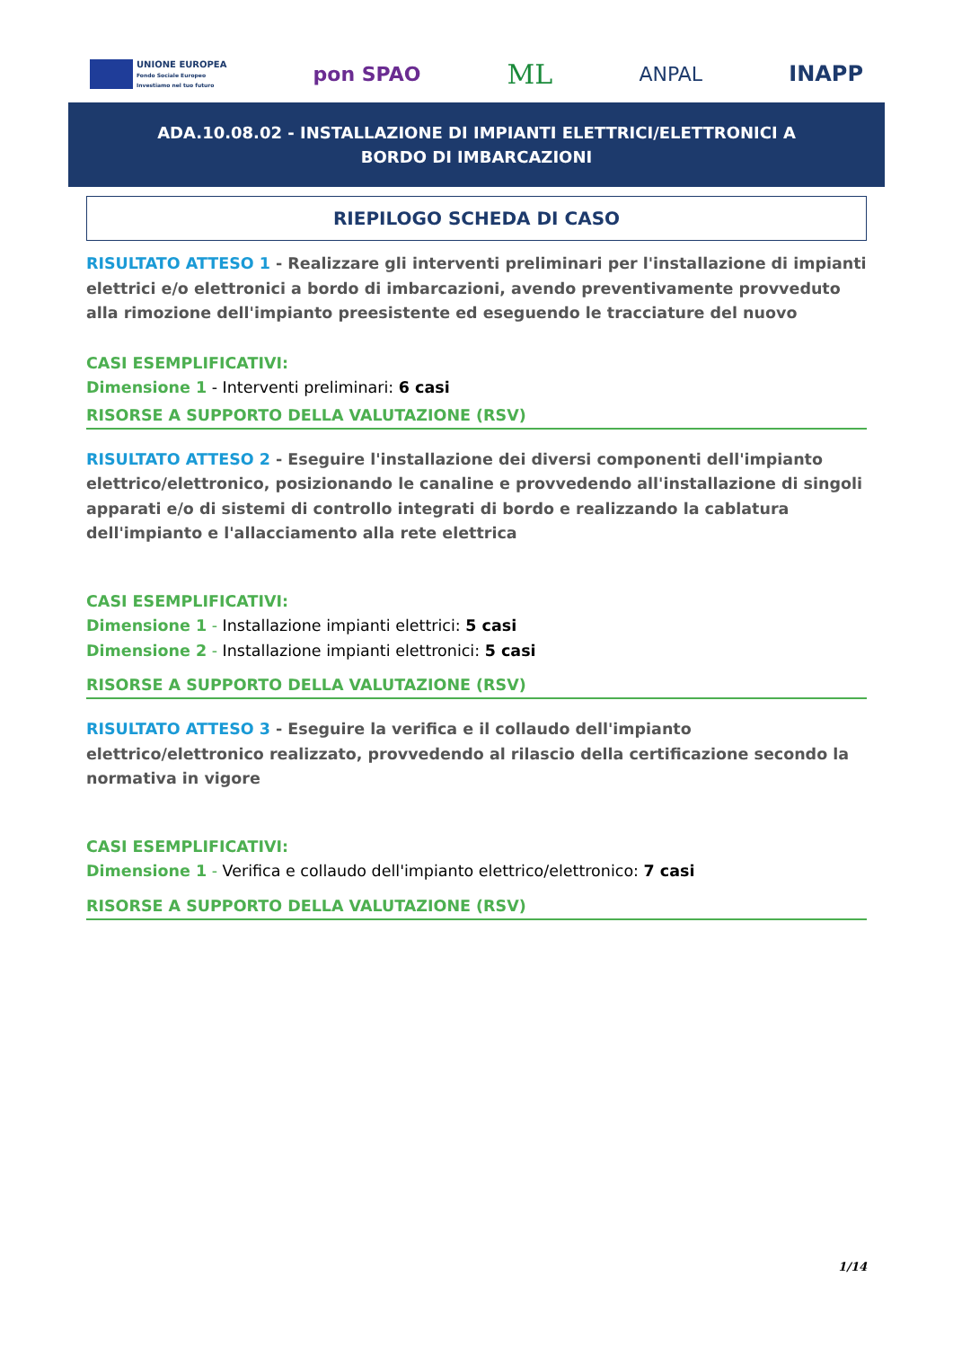UNIONE EUROPEA
Fondo Sociale Europeo
Investiamo nel tuo futuro
pon SPAO
ML
ANPAL INAPP
ADA.10.08.02 - INSTALLAZIONE DI IMPIANTI ELETTRICI/ELETTRONICI A BORDO DI IMBARCAZIONI
RIEPILOGO SCHEDA DI CASO
RISULTATO ATTESO 1 - Realizzare gli interventi preliminari per l'installazione di impianti elettrici e/o elettronici a bordo di imbarcazioni, avendo preventivamente provveduto alla rimozione dell'impianto preesistente ed eseguendo le tracciature del nuovo
CASI ESEMPLIFICATIVI:
Dimensione 1 - Interventi preliminari: 6 casi
RISORSE A SUPPORTO DELLA VALUTAZIONE (RSV)
RISULTATO ATTESO 2 - Eseguire l'installazione dei diversi componenti dell'impianto elettrico/elettronico, posizionando le canaline e provvedendo all'installazione di singoli apparati e/o di sistemi di controllo integrati di bordo e realizzando la cablatura dell'impianto e l'allacciamento alla rete elettrica
CASI ESEMPLIFICATIVI:
Dimensione 1 - Installazione impianti elettrici: 5 casi
Dimensione 2 - Installazione impianti elettronici: 5 casi
RISORSE A SUPPORTO DELLA VALUTAZIONE (RSV)
RISULTATO ATTESO 3 - Eseguire la verifica e il collaudo dell'impianto elettrico/elettronico realizzato, provvedendo al rilascio della certificazione secondo la normativa in vigore
CASI ESEMPLIFICATIVI:
Dimensione 1 - Verifica e collaudo dell'impianto elettrico/elettronico: 7 casi
RISORSE A SUPPORTO DELLA VALUTAZIONE (RSV)
1/14